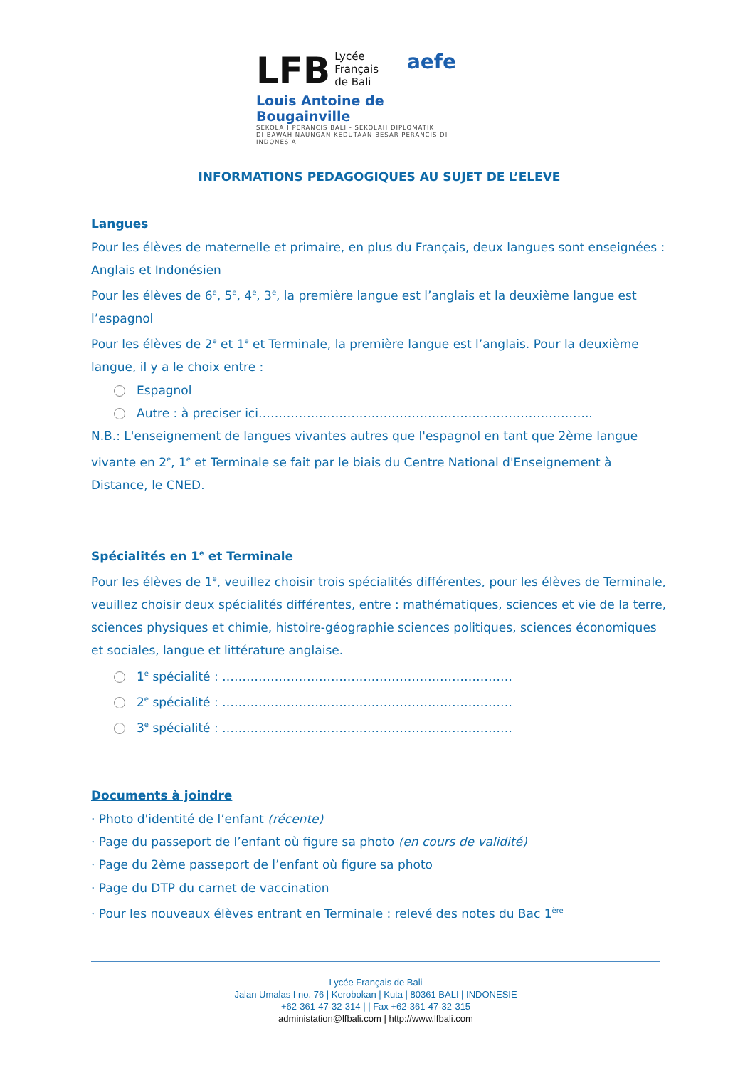LFB Lycée
Français
de Bali aefe
Louis Antoine de Bougainville
SEKOLAH PERANCIS BALI - SEKOLAH DIPLOMATIK
DI BAWAH NAUNGAN KEDUTAAN BESAR PERANCIS DI INDONESIA
INFORMATIONS PEDAGOGIQUES AU SUJET DE L’ELEVE
Langues
Pour les élèves de maternelle et primaire, en plus du Français, deux langues sont enseignées : Anglais et Indonésien
Pour les élèves de 6<sup>e</sup>, 5<sup>e</sup>, 4<sup>e</sup>, 3<sup>e</sup>, la première langue est l’anglais et la deuxième langue est l’espagnol
Pour les élèves de 2<sup>e</sup> et 1<sup>e</sup> et Terminale, la première langue est l’anglais. Pour la deuxième langue, il y a le choix entre :
Espagnol
Autre : à preciser ici………………………………………………………………………..
N.B.: L'enseignement de langues vivantes autres que l'espagnol en tant que 2ème langue vivante en 2<sup>e</sup>, 1<sup>e</sup> et Terminale se fait par le biais du Centre National d'Enseignement à Distance, le CNED.
Spécialités en 1<sup>e</sup> et Terminale
Pour les élèves de 1<sup>e</sup>, veuillez choisir trois spécialités différentes, pour les élèves de Terminale, veuillez choisir deux spécialités différentes, entre : mathématiques, sciences et vie de la terre, sciences physiques et chimie, histoire-géographie sciences politiques, sciences économiques et sociales, langue et littérature anglaise.
1<sup>e</sup> spécialité : ………………………………………………………………
2<sup>e</sup> spécialité : ………………………………………………………………
3<sup>e</sup> spécialité : ………………………………………………………………
Documents à joindre
· Photo d'identité de l’enfant (récente)
· Page du passeport de l’enfant où figure sa photo (en cours de validité)
· Page du 2ème passeport de l’enfant où figure sa photo
· Page du DTP du carnet de vaccination
· Pour les nouveaux élèves entrant en Terminale : relevé des notes du Bac 1<sup>ère</sup>
Lycée Français de Bali
Jalan Umalas I no. 76 | Kerobokan | Kuta | 80361 BALI | INDONESIE
+62-361-47-32-314 | | Fax +62-361-47-32-315
administation@lfbali.com | http://www.lfbali.com